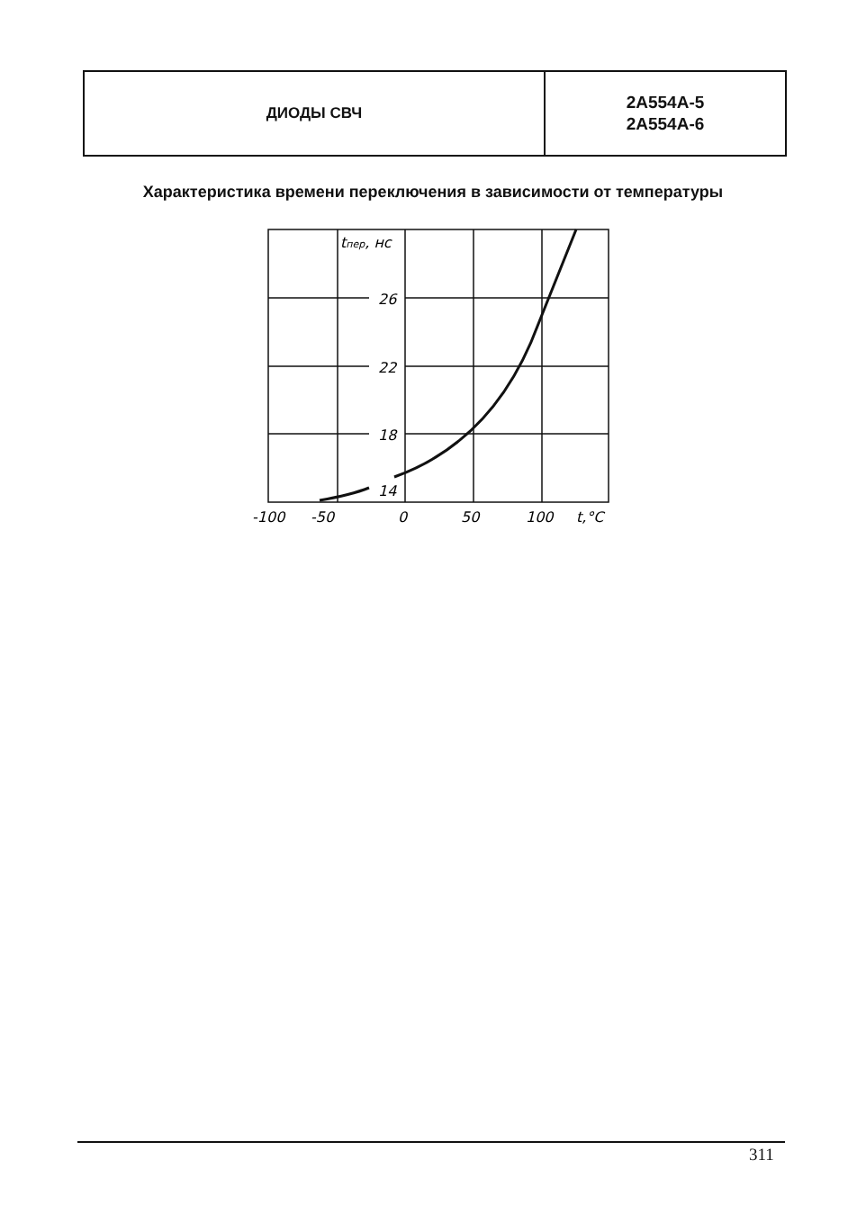ДИОДЫ СВЧ
2А554А-5
2А554А-6
Характеристика времени переключения в зависимости от температуры
tпер, нс
26
22
18
14
-100
-50
0
50
100
t,°C
311